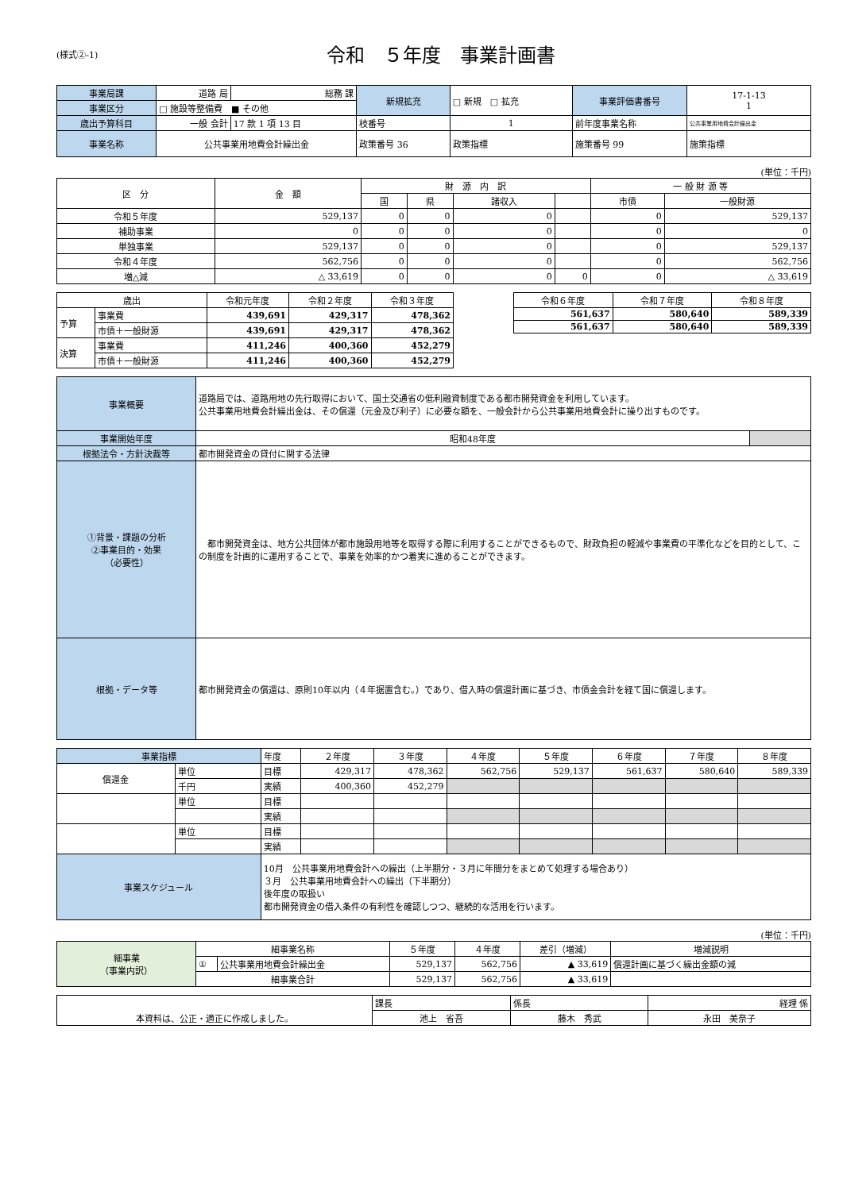(様式②-1)
令和　５年度　事業計画書
| 事業局課 | 道路 局 | 総務 課 | 新規拡充 | □ 新規 □ 拡充 | 事業評価書番号 | 17-1-13 1 |
| 事業区分 | □ 施設等整備費 ■ その他 | | | | | |
| 歳出予算科目 | 一般 会計 | 17 款 1 項 13 目 | 枝番号 | 1 | 前年度事業名称 | 公共事業用地費会計繰出金 |
| 事業名称 | 公共事業用地費会計繰出金 | | 政策番号 36 | 政策指標 | 施策番号 99 | 施策指標 |
(単位：千円)
| 区 分 | 金 額 | 財 源 内 訳 | | | | 一 般 財 源 等 | |
| --- | --- | --- | --- | --- | --- | --- | --- |
| | | 国 | 県 | 諸収入 | | 市債 | 一般財源 |
| 令和５年度 | 529,137 | 0 | 0 | 0 | | 0 | 529,137 |
| 補助事業 | 0 | 0 | 0 | 0 | | 0 | 0 |
| 単独事業 | 529,137 | 0 | 0 | 0 | | 0 | 529,137 |
| 令和４年度 | 562,756 | 0 | 0 | 0 | | 0 | 562,756 |
| 増△減 | △ 33,619 | 0 | 0 | 0 | 0 | 0 | △ 33,619 |
| 歳出 | | 令和元年度 | 令和２年度 | 令和３年度 |
| --- | --- | --- | --- | --- |
| 予算 | 事業費 | 439,691 | 429,317 | 478,362 |
| | 市債＋一般財源 | 439,691 | 429,317 | 478,362 |
| 決算 | 事業費 | 411,246 | 400,360 | 452,279 |
| | 市債＋一般財源 | 411,246 | 400,360 | 452,279 |
| 令和６年度 | 令和７年度 | 令和８年度 |
| --- | --- | --- |
| 561,637 | 580,640 | 589,339 |
| 561,637 | 580,640 | 589,339 |
| 事業概要 | 道路局では、道路用地の先行取得において、国土交通省の低利融資制度である都市開発資金を利用しています。 公共事業用地費会計繰出金は、その償還（元金及び利子）に必要な額を、一般会計から公共事業用地費会計に操り出すものです。 | |
| 事業開始年度 | 昭和48年度 | |
| 根拠法令・方針決裁等 | 都市開発資金の貸付に関する法律 | |
| ①背景・課題の分析 ②事業目的・効果 （必要性） | 都市開発資金は、地方公共団体が都市施設用地等を取得する際に利用することができるもので、財政負担の軽減や事業費の平準化などを目的として、この制度を計画的に運用することで、事業を効率的かつ着実に進めることができます。 | |
| 根拠・データ等 | 都市開発資金の償還は、原則10年以内（４年据置含む。）であり、借入時の償還計画に基づき、市債金会計を経て国に償還します。 | |
| 事業指標 | | 年度 | ２年度 | ３年度 | ４年度 | ５年度 | ６年度 | ７年度 | ８年度 |
| 償還金 | 単位 | 目標 | 429,317 | 478,362 | 562,756 | 529,137 | 561,637 | 580,640 | 589,339 |
| | 千円 | 実績 | 400,360 | 452,279 | | | | | |
| | 単位 | 目標 | | | | | | | |
| | | 実績 | | | | | | | |
| | 単位 | 目標 | | | | | | | |
| | | 実績 | | | | | | | |
| 事業スケジュール | | 10月 公共事業用地費会計への繰出（上半期分・３月に年間分をまとめて処理する場合あり） ３月 公共事業用地費会計への繰出（下半期分） 後年度の取扱い 都市開発資金の借入条件の有利性を確認しつつ、継続的な活用を行います。 | | | | | | | |
(単位：千円)
| 細事業 （事業内訳） | 細事業名称 | | ５年度 | ４年度 | 差引（増減） | 増減説明 |
| | ① | 公共事業用地費会計繰出金 | 529,137 | 562,756 | ▲ 33,619 | 償還計画に基づく繰出金額の減 |
| | 細事業合計 | | 529,137 | 562,756 | ▲ 33,619 | |
| 本資料は、公正・適正に作成しました。 | 課長 | 係長 | 経理 係 |
| | 池上 省吾 | 藤木 秀武 | 永田 美奈子 |